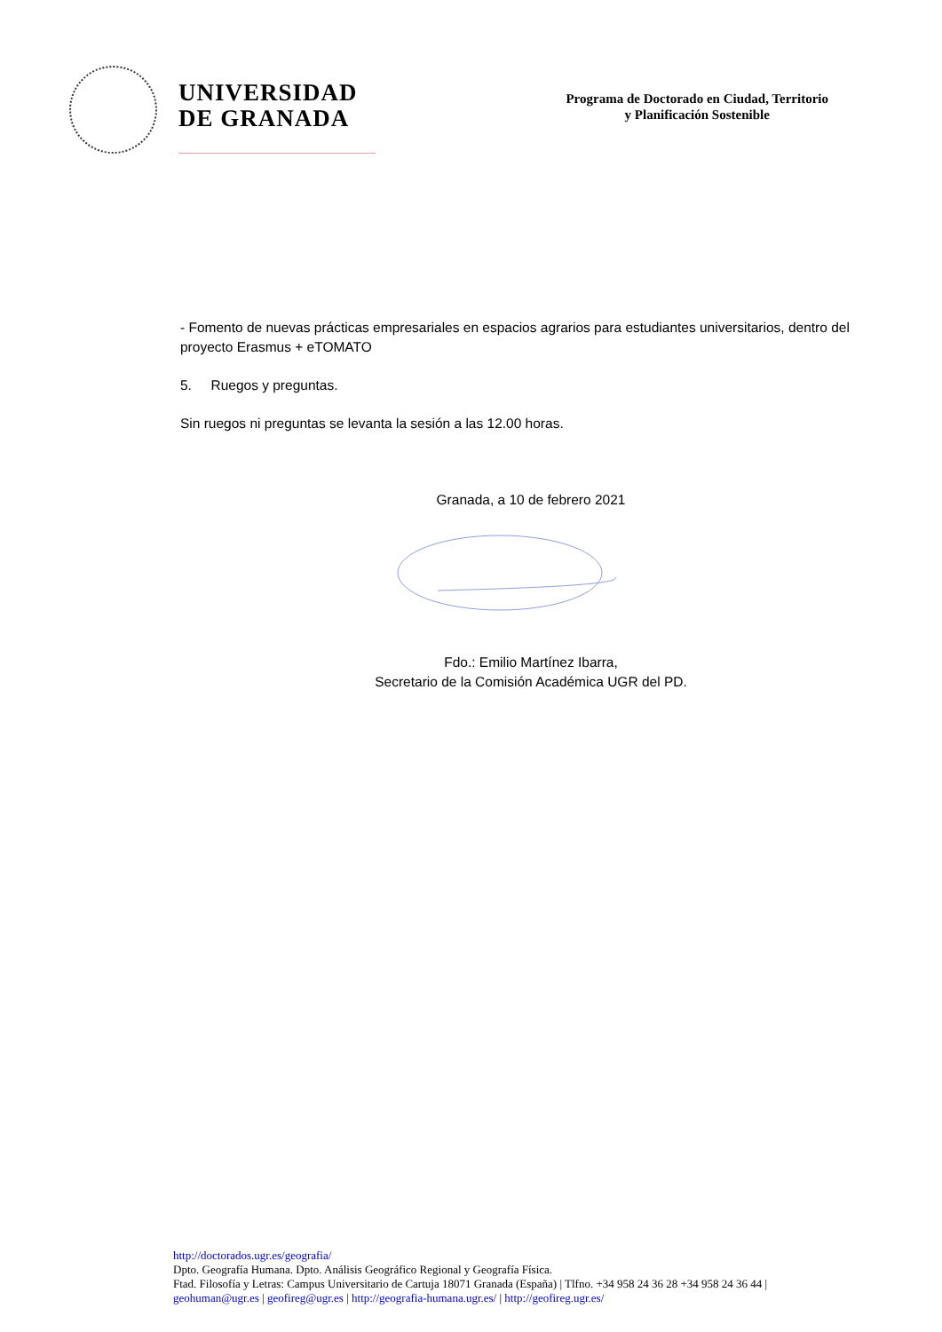UNIVERSIDAD
DE GRANADA
Programa de Doctorado en Ciudad, Territorio
y Planificación Sostenible
- Fomento de nuevas prácticas empresariales en espacios agrarios para estudiantes universitarios, dentro del proyecto Erasmus + eTOMATO
5. Ruegos y preguntas.
Sin ruegos ni preguntas se levanta la sesión a las 12.00 horas.
Granada, a 10 de febrero 2021
Fdo.: Emilio Martínez Ibarra,
Secretario de la Comisión Académica UGR del PD.
http://doctorados.ugr.es/geografia/
Dpto. Geografía Humana. Dpto. Análisis Geográfico Regional y Geografía Física.
Ftad. Filosofía y Letras: Campus Universitario de Cartuja 18071 Granada (España) | Tlfno. +34 958 24 36 28 +34 958 24 36 44 |
geohuman@ugr.es | geofireg@ugr.es | http://geografia-humana.ugr.es/ | http://geofireg.ugr.es/